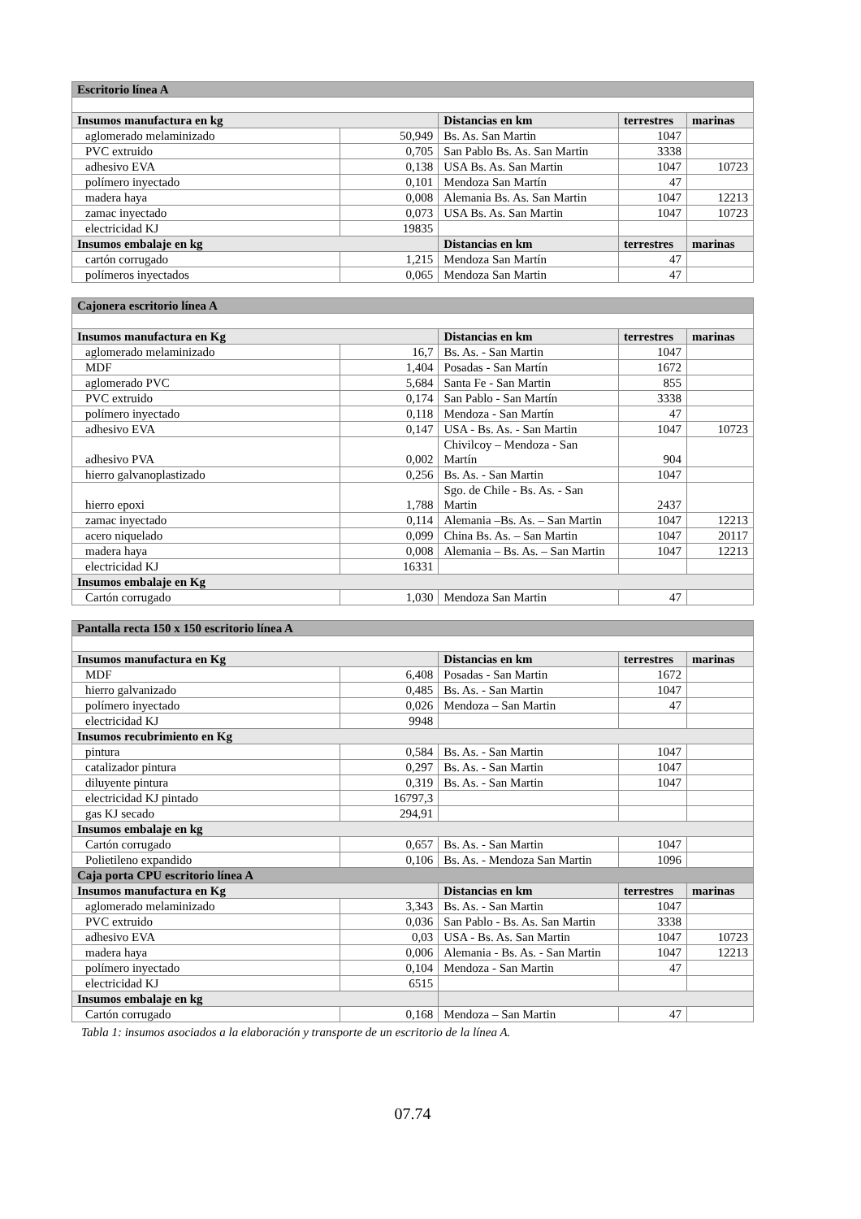| Escritorio línea A | | | | |
| --- | --- | --- | --- | --- |
| Insumos manufactura en kg | | Distancias en km | terrestres | marinas |
| aglomerado melaminizado | 50,949 | Bs. As. San Martin | 1047 | |
| PVC extruido | 0,705 | San Pablo Bs. As. San Martin | 3338 | |
| adhesivo EVA | 0,138 | USA Bs. As. San Martin | 1047 | 10723 |
| polímero inyectado | 0,101 | Mendoza San Martín | 47 | |
| madera haya | 0,008 | Alemania Bs. As. San Martin | 1047 | 12213 |
| zamac inyectado | 0,073 | USA Bs. As. San Martin | 1047 | 10723 |
| electricidad KJ | 19835 | | | |
| Insumos embalaje en kg | | Distancias en km | terrestres | marinas |
| cartón corrugado | 1,215 | Mendoza San Martín | 47 | |
| polímeros inyectados | 0,065 | Mendoza San Martin | 47 | |
| Cajonera escritorio línea A | | | | |
| --- | --- | --- | --- | --- |
| Insumos manufactura en Kg | | Distancias en km | terrestres | marinas |
| aglomerado melaminizado | 16,7 | Bs. As. - San Martin | 1047 | |
| MDF | 1,404 | Posadas - San Martín | 1672 | |
| aglomerado PVC | 5,684 | Santa Fe - San Martin | 855 | |
| PVC extruido | 0,174 | San Pablo - San Martín | 3338 | |
| polímero inyectado | 0,118 | Mendoza - San Martín | 47 | |
| adhesivo EVA | 0,147 | USA - Bs. As. - San Martin | 1047 | 10723 |
| adhesivo PVA | 0,002 | Chivilcoy – Mendoza - San Martín | 904 | |
| hierro galvanoplastizado | 0,256 | Bs. As. - San Martin | 1047 | |
| hierro epoxi | 1,788 | Sgo. de Chile - Bs. As. - San Martin | 2437 | |
| zamac inyectado | 0,114 | Alemania –Bs. As. – San Martin | 1047 | 12213 |
| acero niquelado | 0,099 | China Bs. As. – San Martin | 1047 | 20117 |
| madera haya | 0,008 | Alemania – Bs. As. – San Martin | 1047 | 12213 |
| electricidad KJ | 16331 | | | |
| Insumos embalaje en Kg | | | | |
| Cartón corrugado | 1,030 | Mendoza San Martin | 47 | |
| Pantalla recta 150 x 150 escritorio línea A | | | | |
| --- | --- | --- | --- | --- |
| Insumos manufactura en Kg | | Distancias en km | terrestres | marinas |
| MDF | 6,408 | Posadas - San Martin | 1672 | |
| hierro galvanizado | 0,485 | Bs. As. - San Martin | 1047 | |
| polímero inyectado | 0,026 | Mendoza – San Martin | 47 | |
| electricidad KJ | 9948 | | | |
| Insumos recubrimiento en Kg | | | | |
| pintura | 0,584 | Bs. As. - San Martin | 1047 | |
| catalizador pintura | 0,297 | Bs. As. - San Martin | 1047 | |
| diluyente pintura | 0,319 | Bs. As. - San Martin | 1047 | |
| electricidad KJ pintado | 16797,3 | | | |
| gas KJ secado | 294,91 | | | |
| Insumos embalaje en kg | | | | |
| Cartón corrugado | 0,657 | Bs. As. - San Martin | 1047 | |
| Polietileno expandido | 0,106 | Bs. As. - Mendoza San Martin | 1096 | |
| Caja porta CPU escritorio línea A | | | | |
| Insumos manufactura en Kg | | Distancias en km | terrestres | marinas |
| aglomerado melaminizado | 3,343 | Bs. As. - San Martin | 1047 | |
| PVC extruido | 0,036 | San Pablo - Bs. As. San Martin | 3338 | |
| adhesivo EVA | 0,03 | USA - Bs. As. San Martin | 1047 | 10723 |
| madera haya | 0,006 | Alemania - Bs. As. - San Martin | 1047 | 12213 |
| polímero inyectado | 0,104 | Mendoza - San Martin | 47 | |
| electricidad KJ | 6515 | | | |
| Insumos embalaje en kg | | | | |
| Cartón corrugado | 0,168 | Mendoza – San Martin | 47 | |
Tabla 1: insumos asociados a la elaboración y transporte de un escritorio de la línea A.
07.74